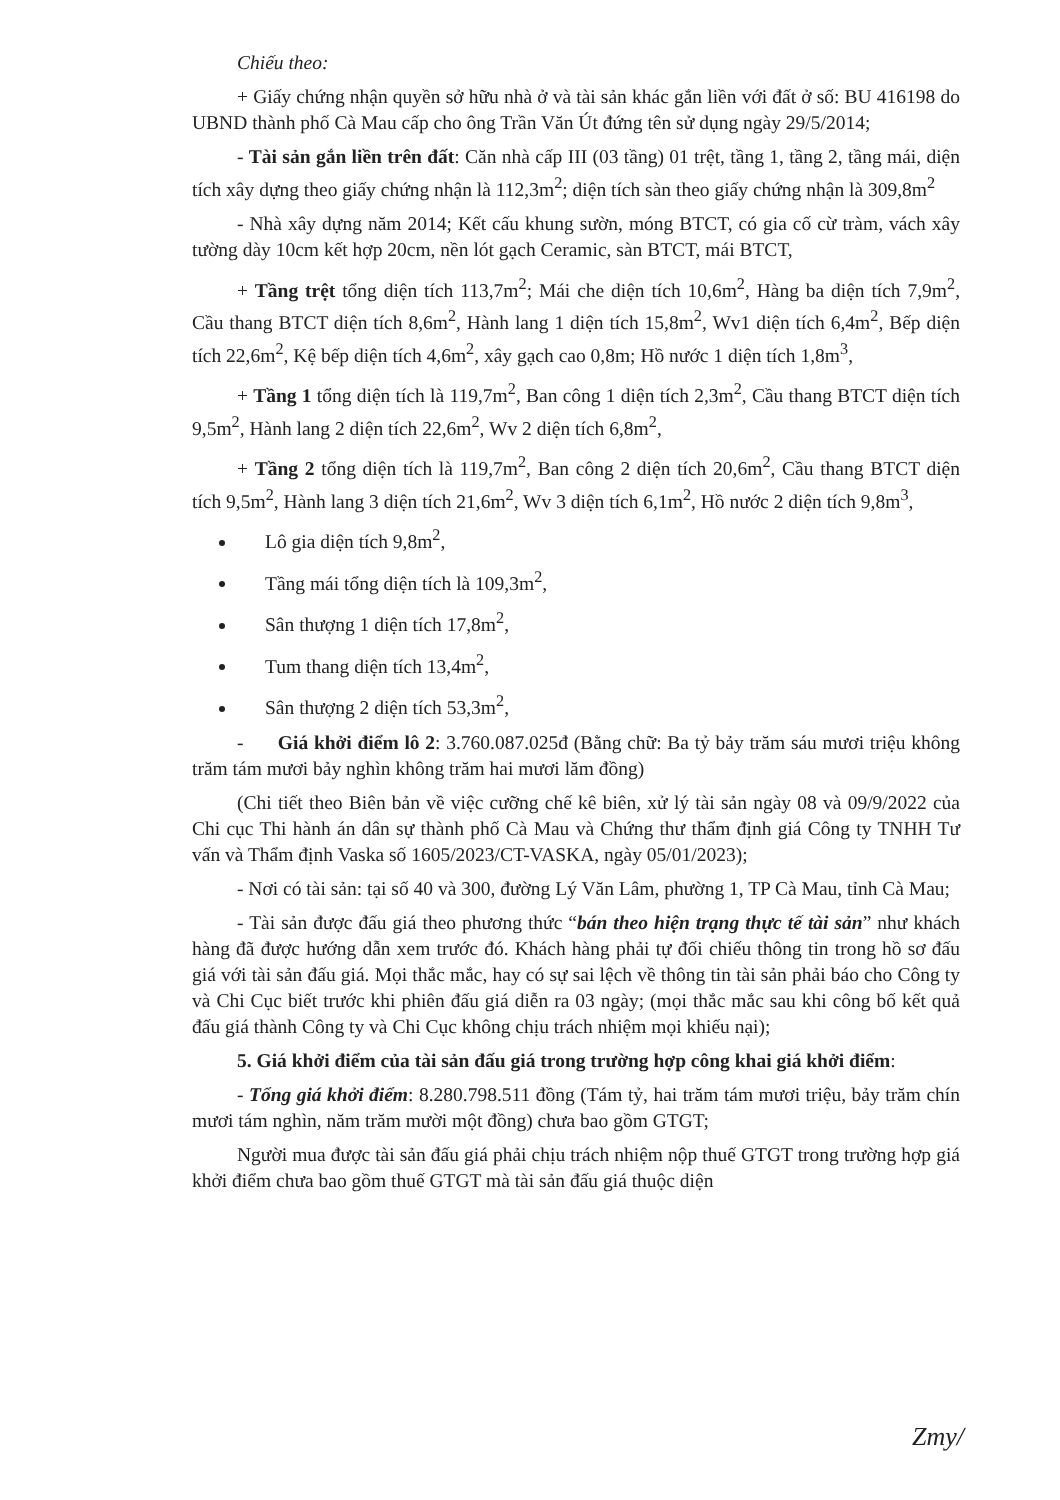Chiếu theo:
+ Giấy chứng nhận quyền sở hữu nhà ở và tài sản khác gắn liền với đất ở số: BU 416198 do UBND thành phố Cà Mau cấp cho ông Trần Văn Út đứng tên sử dụng ngày 29/5/2014;
- Tài sản gắn liền trên đất: Căn nhà cấp III (03 tầng) 01 trệt, tầng 1, tầng 2, tầng mái, diện tích xây dựng theo giấy chứng nhận là 112,3m<sup>2</sup>; diện tích sàn theo giấy chứng nhận là 309,8m<sup>2</sup>
- Nhà xây dựng năm 2014; Kết cấu khung sườn, móng BTCT, có gia cố cừ tràm, vách xây tường dày 10cm kết hợp 20cm, nền lót gạch Ceramic, sàn BTCT, mái BTCT,
+ Tầng trệt tổng diện tích 113,7m<sup>2</sup>; Mái che diện tích 10,6m<sup>2</sup>, Hàng ba diện tích 7,9m<sup>2</sup>, Cầu thang BTCT diện tích 8,6m<sup>2</sup>, Hành lang 1 diện tích 15,8m<sup>2</sup>, Wv1 diện tích 6,4m<sup>2</sup>, Bếp diện tích 22,6m<sup>2</sup>, Kệ bếp diện tích 4,6m<sup>2</sup>, xây gạch cao 0,8m; Hồ nước 1 diện tích 1,8m<sup>3</sup>,
+ Tầng 1 tổng diện tích là 119,7m<sup>2</sup>, Ban công 1 diện tích 2,3m<sup>2</sup>, Cầu thang BTCT diện tích 9,5m<sup>2</sup>, Hành lang 2 diện tích 22,6m<sup>2</sup>, Wv 2 diện tích 6,8m<sup>2</sup>,
+ Tầng 2 tổng diện tích là 119,7m<sup>2</sup>, Ban công 2 diện tích 20,6m<sup>2</sup>, Cầu thang BTCT diện tích 9,5m<sup>2</sup>, Hành lang 3 diện tích 21,6m<sup>2</sup>, Wv 3 diện tích 6,1m<sup>2</sup>, Hồ nước 2 diện tích 9,8m<sup>3</sup>,
Lô gia diện tích 9,8m<sup>2</sup>,
Tầng mái tổng diện tích là 109,3m<sup>2</sup>,
Sân thượng 1 diện tích 17,8m<sup>2</sup>,
Tum thang diện tích 13,4m<sup>2</sup>,
Sân thượng 2 diện tích 53,3m<sup>2</sup>,
- Giá khởi điểm lô 2: 3.760.087.025đ (Bằng chữ: Ba tỷ bảy trăm sáu mươi triệu không trăm tám mươi bảy nghìn không trăm hai mươi lăm đồng)
(Chi tiết theo Biên bản về việc cưỡng chế kê biên, xử lý tài sản ngày 08 và 09/9/2022 của Chi cục Thi hành án dân sự thành phố Cà Mau và Chứng thư thẩm định giá Công ty TNHH Tư vấn và Thẩm định Vaska số 1605/2023/CT-VASKA, ngày 05/01/2023);
- Nơi có tài sản: tại số 40 và 300, đường Lý Văn Lâm, phường 1, TP Cà Mau, tỉnh Cà Mau;
- Tài sản được đấu giá theo phương thức “bán theo hiện trạng thực tế tài sản” như khách hàng đã được hướng dẫn xem trước đó. Khách hàng phải tự đối chiếu thông tin trong hồ sơ đấu giá với tài sản đấu giá. Mọi thắc mắc, hay có sự sai lệch về thông tin tài sản phải báo cho Công ty và Chi Cục biết trước khi phiên đấu giá diễn ra 03 ngày; (mọi thắc mắc sau khi công bố kết quả đấu giá thành Công ty và Chi Cục không chịu trách nhiệm mọi khiếu nại);
5. Giá khởi điểm của tài sản đấu giá trong trường hợp công khai giá khởi điểm:
- Tổng giá khởi điểm: 8.280.798.511 đồng (Tám tỷ, hai trăm tám mươi triệu, bảy trăm chín mươi tám nghìn, năm trăm mười một đồng) chưa bao gồm GTGT;
Người mua được tài sản đấu giá phải chịu trách nhiệm nộp thuế GTGT trong trường hợp giá khởi điểm chưa bao gồm thuế GTGT mà tài sản đấu giá thuộc diện
Zmy/